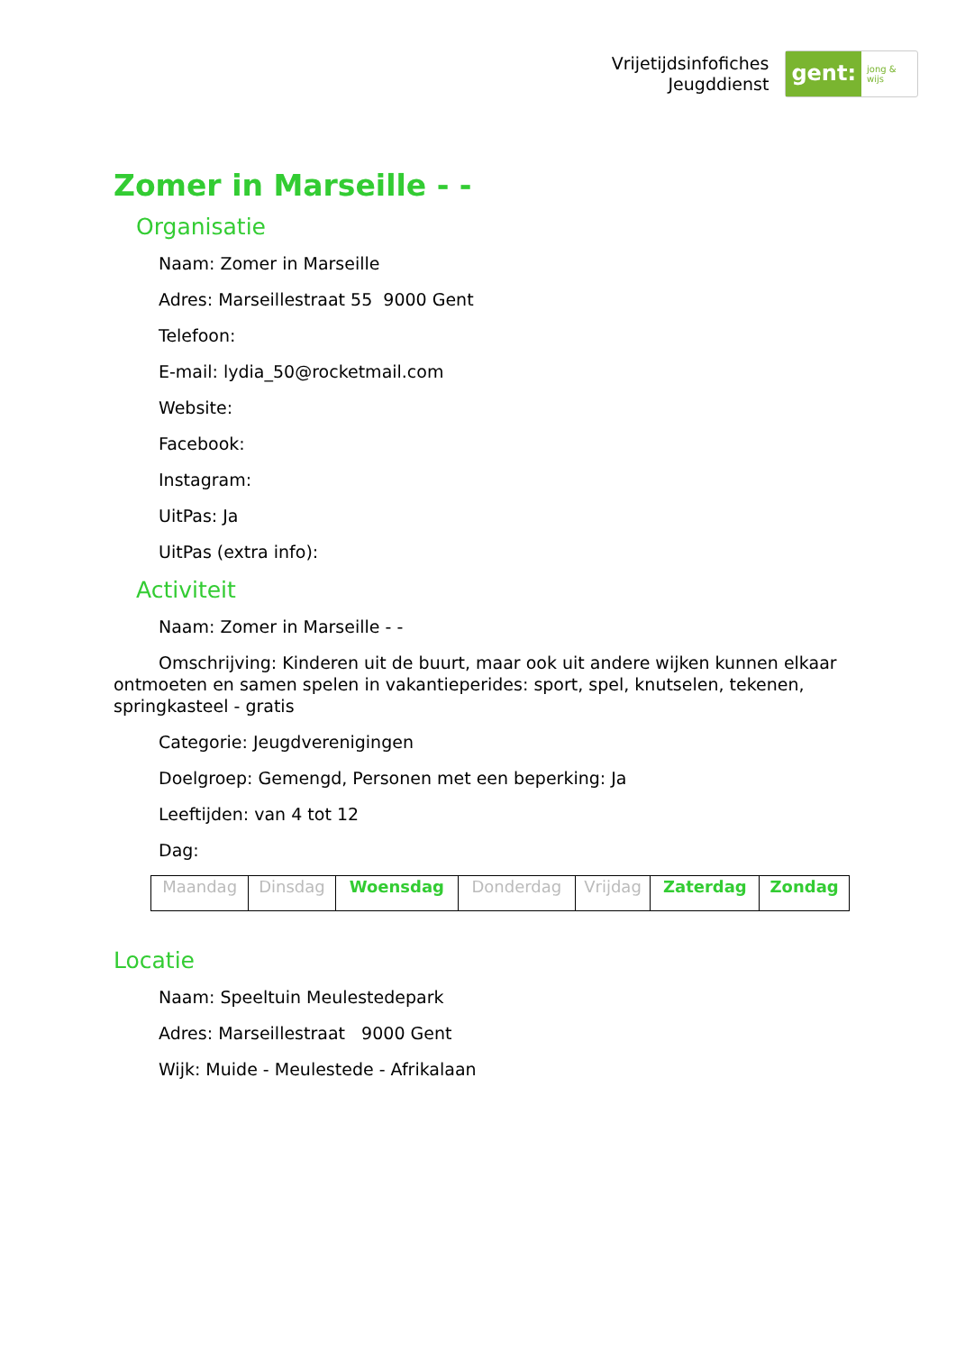Vrijetijdsinfofiches
Jeugddienst
gent: jong & wijs
Zomer in Marseille - -
Organisatie
Naam: Zomer in Marseille
Adres: Marseillestraat 55 9000 Gent
Telefoon:
E-mail: lydia_50@rocketmail.com
Website:
Facebook:
Instagram:
UitPas: Ja
UitPas (extra info):
Activiteit
Naam: Zomer in Marseille - -
Omschrijving: Kinderen uit de buurt, maar ook uit andere wijken kunnen elkaar ontmoeten en samen spelen in vakantieperides: sport, spel, knutselen, tekenen, springkasteel - gratis
Categorie: Jeugdverenigingen
Doelgroep: Gemengd, Personen met een beperking: Ja
Leeftijden: van 4 tot 12
Dag:
| Maandag | Dinsdag | Woensdag | Donderdag | Vrijdag | Zaterdag | Zondag |
Locatie
Naam: Speeltuin Meulestedepark
Adres: Marseillestraat 9000 Gent
Wijk: Muide - Meulestede - Afrikalaan